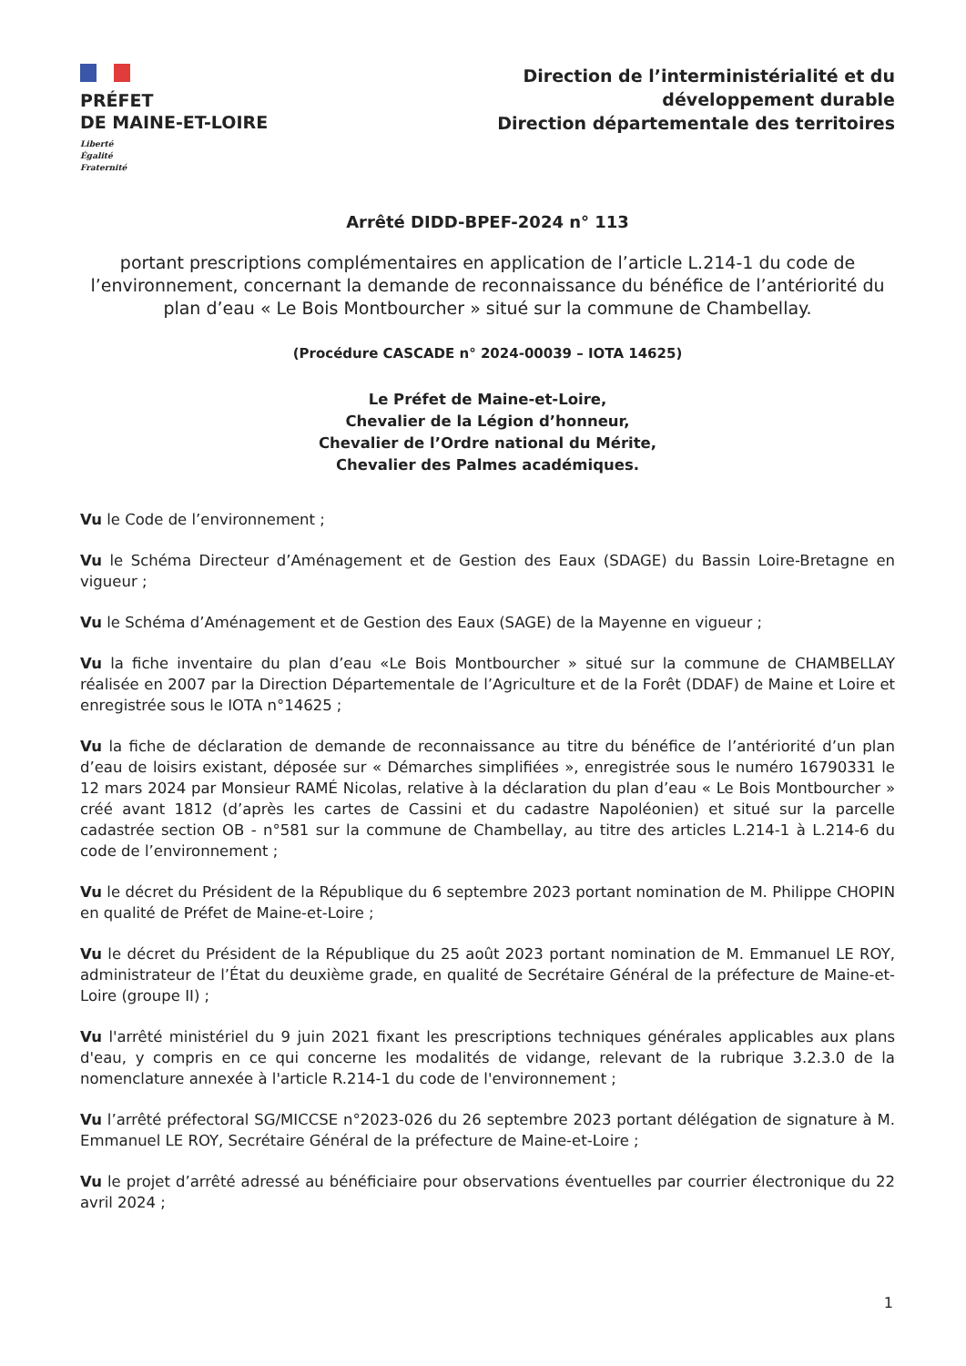PRÉFET
DE MAINE-ET-LOIRE
Liberté
Égalité
Fraternité
Direction de l’interministérialité et du
développement durable
Direction départementale des territoires
Arrêté DIDD-BPEF-2024 n° 113
portant prescriptions complémentaires en application de l’article L.214-1 du code de l’environnement, concernant la demande de reconnaissance du bénéfice de l’antériorité du plan d’eau « Le Bois Montbourcher » situé sur la commune de Chambellay.
(Procédure CASCADE n° 2024-00039 – IOTA 14625)
Le Préfet de Maine-et-Loire,
Chevalier de la Légion d’honneur,
Chevalier de l’Ordre national du Mérite,
Chevalier des Palmes académiques.
Vu le Code de l’environnement ;
Vu le Schéma Directeur d’Aménagement et de Gestion des Eaux (SDAGE) du Bassin Loire-Bretagne en vigueur ;
Vu le Schéma d’Aménagement et de Gestion des Eaux (SAGE) de la Mayenne en vigueur ;
Vu la fiche inventaire du plan d’eau «Le Bois Montbourcher » situé sur la commune de CHAMBELLAY réalisée en 2007 par la Direction Départementale de l’Agriculture et de la Forêt (DDAF) de Maine et Loire et enregistrée sous le IOTA n°14625 ;
Vu la fiche de déclaration de demande de reconnaissance au titre du bénéfice de l’antériorité d’un plan d’eau de loisirs existant, déposée sur « Démarches simplifiées », enregistrée sous le numéro 16790331 le 12 mars 2024 par Monsieur RAMÉ Nicolas, relative à la déclaration du plan d’eau « Le Bois Montbourcher » créé avant 1812 (d’après les cartes de Cassini et du cadastre Napoléonien) et situé sur la parcelle cadastrée section OB - n°581 sur la commune de Chambellay, au titre des articles L.214-1 à L.214-6 du code de l’environnement ;
Vu le décret du Président de la République du 6 septembre 2023 portant nomination de M. Philippe CHOPIN en qualité de Préfet de Maine-et-Loire ;
Vu le décret du Président de la République du 25 août 2023 portant nomination de M. Emmanuel LE ROY, administrateur de l’État du deuxième grade, en qualité de Secrétaire Général de la préfecture de Maine-et-Loire (groupe II) ;
Vu l'arrêté ministériel du 9 juin 2021 fixant les prescriptions techniques générales applicables aux plans d'eau, y compris en ce qui concerne les modalités de vidange, relevant de la rubrique 3.2.3.0 de la nomenclature annexée à l'article R.214-1 du code de l'environnement ;
Vu l’arrêté préfectoral SG/MICCSE n°2023-026 du 26 septembre 2023 portant délégation de signature à M. Emmanuel LE ROY, Secrétaire Général de la préfecture de Maine-et-Loire ;
Vu le projet d’arrêté adressé au bénéficiaire pour observations éventuelles par courrier électronique du 22 avril 2024 ;
1